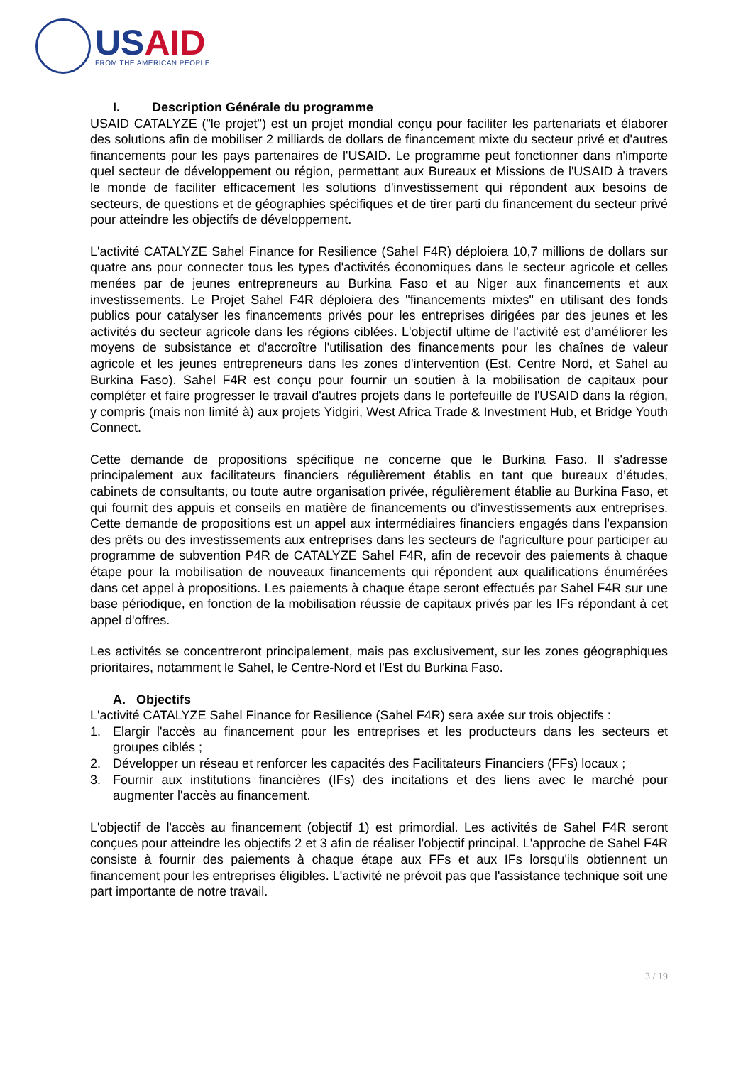USAID
FROM THE AMERICAN PEOPLE
I. Description Générale du programme
USAID CATALYZE ("le projet") est un projet mondial conçu pour faciliter les partenariats et élaborer des solutions afin de mobiliser 2 milliards de dollars de financement mixte du secteur privé et d'autres financements pour les pays partenaires de l'USAID. Le programme peut fonctionner dans n'importe quel secteur de développement ou région, permettant aux Bureaux et Missions de l'USAID à travers le monde de faciliter efficacement les solutions d'investissement qui répondent aux besoins de secteurs, de questions et de géographies spécifiques et de tirer parti du financement du secteur privé pour atteindre les objectifs de développement.
L'activité CATALYZE Sahel Finance for Resilience (Sahel F4R) déploiera 10,7 millions de dollars sur quatre ans pour connecter tous les types d'activités économiques dans le secteur agricole et celles menées par de jeunes entrepreneurs au Burkina Faso et au Niger aux financements et aux investissements. Le Projet Sahel F4R déploiera des "financements mixtes" en utilisant des fonds publics pour catalyser les financements privés pour les entreprises dirigées par des jeunes et les activités du secteur agricole dans les régions ciblées. L'objectif ultime de l'activité est d'améliorer les moyens de subsistance et d'accroître l'utilisation des financements pour les chaînes de valeur agricole et les jeunes entrepreneurs dans les zones d'intervention (Est, Centre Nord, et Sahel au Burkina Faso). Sahel F4R est conçu pour fournir un soutien à la mobilisation de capitaux pour compléter et faire progresser le travail d'autres projets dans le portefeuille de l'USAID dans la région, y compris (mais non limité à) aux projets Yidgiri, West Africa Trade & Investment Hub, et Bridge Youth Connect.
Cette demande de propositions spécifique ne concerne que le Burkina Faso. Il s'adresse principalement aux facilitateurs financiers régulièrement établis en tant que bureaux d’études, cabinets de consultants, ou toute autre organisation privée, régulièrement établie au Burkina Faso, et qui fournit des appuis et conseils en matière de financements ou d’investissements aux entreprises. Cette demande de propositions est un appel aux intermédiaires financiers engagés dans l'expansion des prêts ou des investissements aux entreprises dans les secteurs de l'agriculture pour participer au programme de subvention P4R de CATALYZE Sahel F4R, afin de recevoir des paiements à chaque étape pour la mobilisation de nouveaux financements qui répondent aux qualifications énumérées dans cet appel à propositions. Les paiements à chaque étape seront effectués par Sahel F4R sur une base périodique, en fonction de la mobilisation réussie de capitaux privés par les IFs répondant à cet appel d'offres.
Les activités se concentreront principalement, mais pas exclusivement, sur les zones géographiques prioritaires, notamment le Sahel, le Centre-Nord et l'Est du Burkina Faso.
A. Objectifs
L'activité CATALYZE Sahel Finance for Resilience (Sahel F4R) sera axée sur trois objectifs :
1. Elargir l'accès au financement pour les entreprises et les producteurs dans les secteurs et groupes ciblés ;
2. Développer un réseau et renforcer les capacités des Facilitateurs Financiers (FFs) locaux ;
3. Fournir aux institutions financières (IFs) des incitations et des liens avec le marché pour augmenter l'accès au financement.
L'objectif de l'accès au financement (objectif 1) est primordial. Les activités de Sahel F4R seront conçues pour atteindre les objectifs 2 et 3 afin de réaliser l'objectif principal. L'approche de Sahel F4R consiste à fournir des paiements à chaque étape aux FFs et aux IFs lorsqu'ils obtiennent un financement pour les entreprises éligibles. L'activité ne prévoit pas que l'assistance technique soit une part importante de notre travail.
3 / 19